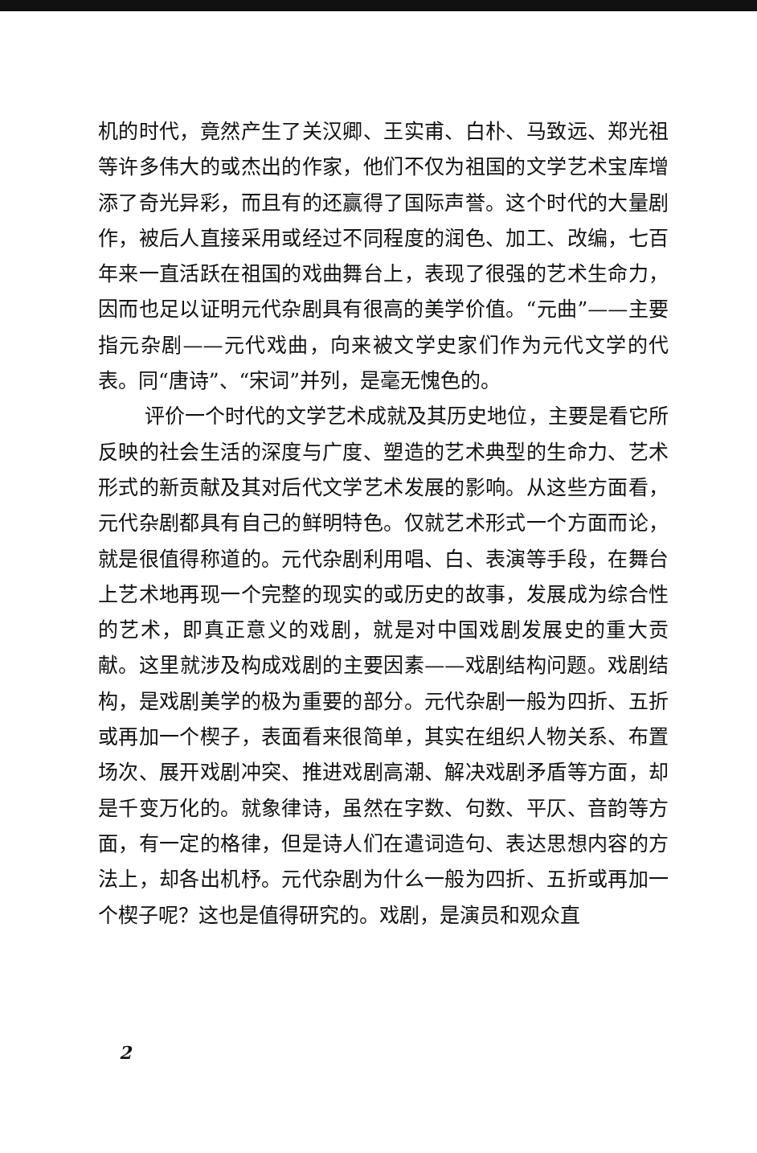机的时代，竟然产生了关汉卿、王实甫、白朴、马致远、郑光祖等许多伟大的或杰出的作家，他们不仅为祖国的文学艺术宝库增添了奇光异彩，而且有的还赢得了国际声誉。这个时代的大量剧作，被后人直接采用或经过不同程度的润色、加工、改编，七百年来一直活跃在祖国的戏曲舞台上，表现了很强的艺术生命力，因而也足以证明元代杂剧具有很高的美学价值。“元曲”——主要指元杂剧——元代戏曲，向来被文学史家们作为元代文学的代表。同“唐诗”、“宋词”并列，是毫无愧色的。
评价一个时代的文学艺术成就及其历史地位，主要是看它所反映的社会生活的深度与广度、塑造的艺术典型的生命力、艺术形式的新贡献及其对后代文学艺术发展的影响。从这些方面看，元代杂剧都具有自己的鲜明特色。仅就艺术形式一个方面而论，就是很值得称道的。元代杂剧利用唱、白、表演等手段，在舞台上艺术地再现一个完整的现实的或历史的故事，发展成为综合性的艺术，即真正意义的戏剧，就是对中国戏剧发展史的重大贡献。这里就涉及构成戏剧的主要因素——戏剧结构问题。戏剧结构，是戏剧美学的极为重要的部分。元代杂剧一般为四折、五折或再加一个楔子，表面看来很简单，其实在组织人物关系、布置场次、展开戏剧冲突、推进戏剧高潮、解决戏剧矛盾等方面，却是千变万化的。就象律诗，虽然在字数、句数、平仄、音韵等方面，有一定的格律，但是诗人们在遣词造句、表达思想内容的方法上，却各出机杼。元代杂剧为什么一般为四折、五折或再加一个楔子呢？这也是值得研究的。戏剧，是演员和观众直
2